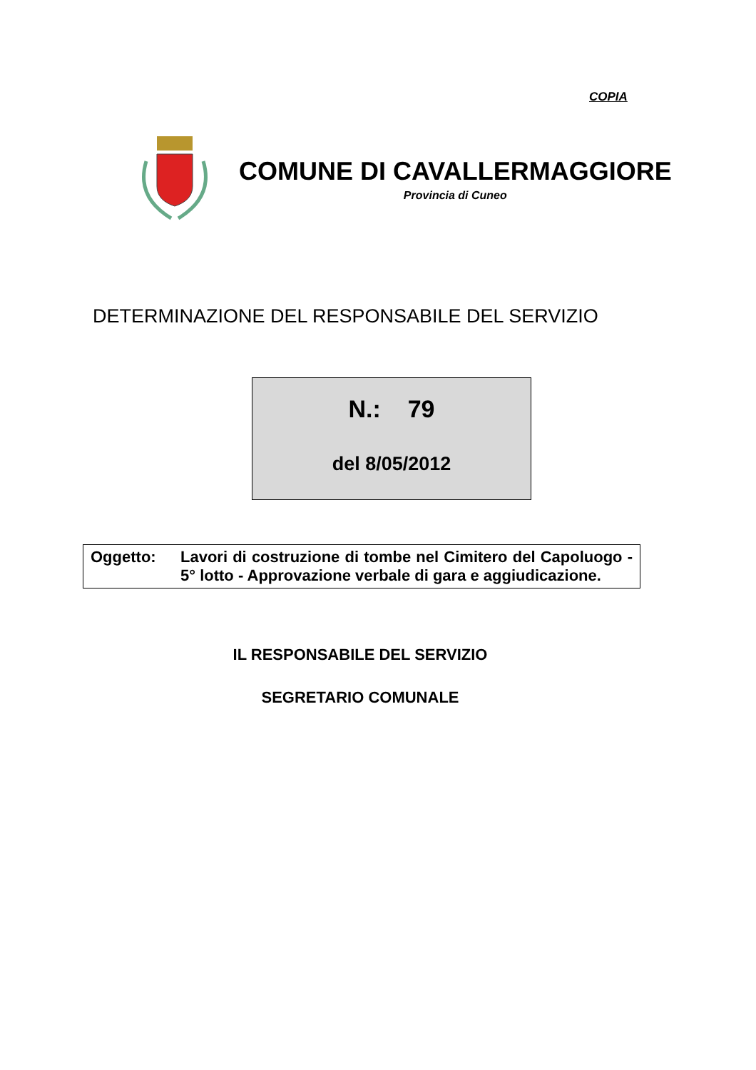COPIA
COMUNE DI CAVALLERMAGGIORE
Provincia di Cuneo
DETERMINAZIONE DEL RESPONSABILE DEL SERVIZIO
N.: 79
del 8/05/2012
Oggetto: Lavori di costruzione di tombe nel Cimitero del Capoluogo - 5° lotto - Approvazione verbale di gara e aggiudicazione.
IL RESPONSABILE DEL SERVIZIO
SEGRETARIO COMUNALE